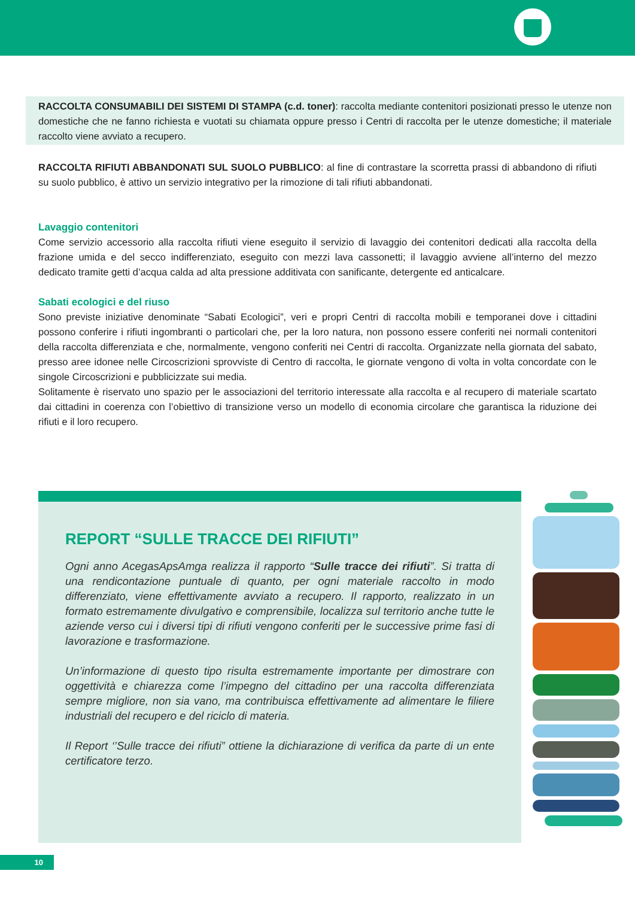RACCOLTA CONSUMABILI DEI SISTEMI DI STAMPA (c.d. toner): raccolta mediante contenitori posizionati presso le utenze non domestiche che ne fanno richiesta e vuotati su chiamata oppure presso i Centri di raccolta per le utenze domestiche; il materiale raccolto viene avviato a recupero.
RACCOLTA RIFIUTI ABBANDONATI SUL SUOLO PUBBLICO: al fine di contrastare la scorretta prassi di abbandono di rifiuti su suolo pubblico, è attivo un servizio integrativo per la rimozione di tali rifiuti abbandonati.
Lavaggio contenitori
Come servizio accessorio alla raccolta rifiuti viene eseguito il servizio di lavaggio dei contenitori dedicati alla raccolta della frazione umida e del secco indifferenziato, eseguito con mezzi lava cassonetti; il lavaggio avviene all’interno del mezzo dedicato tramite getti d’acqua calda ad alta pressione additivata con sanificante, detergente ed anticalcare.
Sabati ecologici e del riuso
Sono previste iniziative denominate “Sabati Ecologici”, veri e propri Centri di raccolta mobili e temporanei dove i cittadini possono conferire i rifiuti ingombranti o particolari che, per la loro natura, non possono essere conferiti nei normali contenitori della raccolta differenziata e che, normalmente, vengono conferiti nei Centri di raccolta. Organizzate nella giornata del sabato, presso aree idonee nelle Circoscrizioni sprovviste di Centro di raccolta, le giornate vengono di volta in volta concordate con le singole Circoscrizioni e pubblicizzate sui media.
Solitamente è riservato uno spazio per le associazioni del territorio interessate alla raccolta e al recupero di materiale scartato dai cittadini in coerenza con l’obiettivo di transizione verso un modello di economia circolare che garantisca la riduzione dei rifiuti e il loro recupero.
REPORT “SULLE TRACCE DEI RIFIUTI”
Ogni anno AcegasApsAmga realizza il rapporto “Sulle tracce dei rifiuti”. Si tratta di una rendicontazione puntuale di quanto, per ogni materiale raccolto in modo differenziato, viene effettivamente avviato a recupero. Il rapporto, realizzato in un formato estremamente divulgativo e comprensibile, localizza sul territorio anche tutte le aziende verso cui i diversi tipi di rifiuti vengono conferiti per le successive prime fasi di lavorazione e trasformazione.
Un’informazione di questo tipo risulta estremamente importante per dimostrare con oggettività e chiarezza come l’impegno del cittadino per una raccolta differenziata sempre migliore, non sia vano, ma contribuisca effettivamente ad alimentare le filiere industriali del recupero e del riciclo di materia.
Il Report ‘’Sulle tracce dei rifiuti” ottiene la dichiarazione di verifica da parte di un ente certificatore terzo.
10